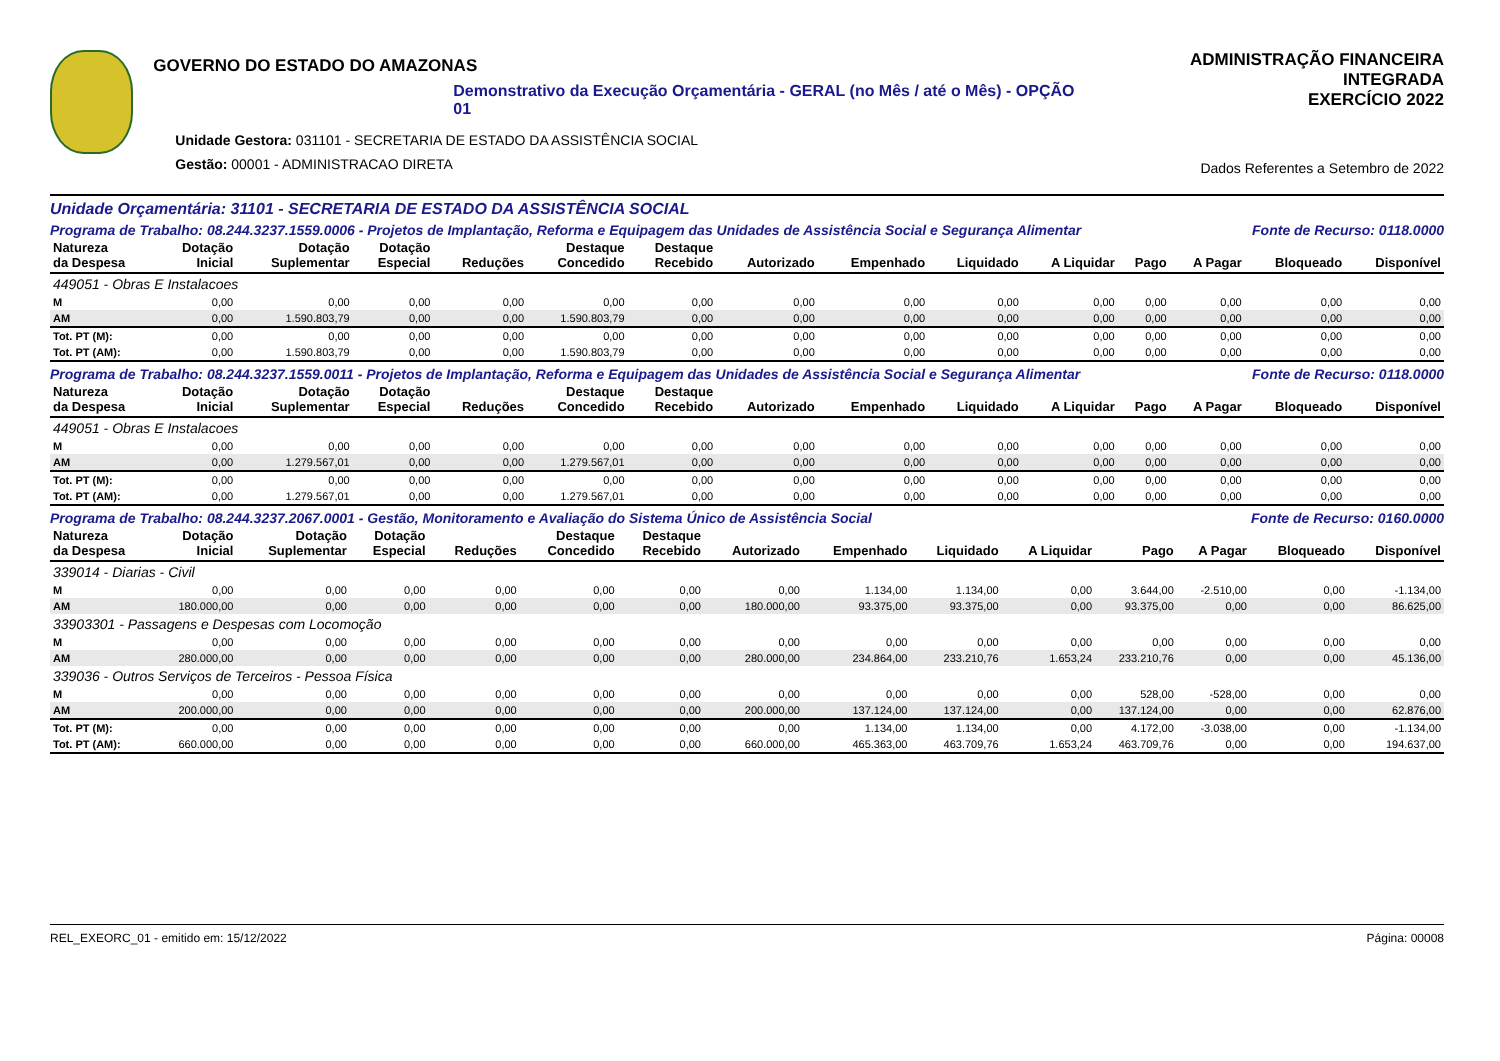GOVERNO DO ESTADO DO AMAZONAS
Demonstrativo da Execução Orçamentária - GERAL (no Mês / até o Mês) - OPÇÃO 01
Unidade Gestora: 031101 - SECRETARIA DE ESTADO DA ASSISTÊNCIA SOCIAL
Gestão: 00001 - ADMINISTRACAO DIRETA
ADMINISTRAÇÃO FINANCEIRA INTEGRADA
EXERCÍCIO 2022
Dados Referentes a Setembro de 2022
Unidade Orçamentária: 31101 - SECRETARIA DE ESTADO DA ASSISTÊNCIA SOCIAL
Programa de Trabalho: 08.244.3237.1559.0006 - Projetos de Implantação, Reforma e Equipagem das Unidades de Assistência Social e Segurança Alimentar Fonte de Recurso: 0118.0000
| Natureza da Despesa | Dotação Inicial | Dotação Suplementar | Dotação Especial | Reduções | Destaque Concedido | Destaque Recebido | Autorizado | Empenhado | Liquidado | A Liquidar | Pago | A Pagar | Bloqueado | Disponível |
| --- | --- | --- | --- | --- | --- | --- | --- | --- | --- | --- | --- | --- | --- | --- |
| 449051 - Obras E Instalacoes | | | | | | | | | | | | | | |
| M | 0,00 | 0,00 | 0,00 | 0,00 | 0,00 | 0,00 | 0,00 | 0,00 | 0,00 | 0,00 | 0,00 | 0,00 | 0,00 | 0,00 |
| AM | 0,00 | 1.590.803,79 | 0,00 | 0,00 | 1.590.803,79 | 0,00 | 0,00 | 0,00 | 0,00 | 0,00 | 0,00 | 0,00 | 0,00 | 0,00 |
| Tot. PT (M): | 0,00 | 0,00 | 0,00 | 0,00 | 0,00 | 0,00 | 0,00 | 0,00 | 0,00 | 0,00 | 0,00 | 0,00 | 0,00 | 0,00 |
| Tot. PT (AM): | 0,00 | 1.590.803,79 | 0,00 | 0,00 | 1.590.803,79 | 0,00 | 0,00 | 0,00 | 0,00 | 0,00 | 0,00 | 0,00 | 0,00 | 0,00 |
Programa de Trabalho: 08.244.3237.1559.0011 - Projetos de Implantação, Reforma e Equipagem das Unidades de Assistência Social e Segurança Alimentar Fonte de Recurso: 0118.0000
| Natureza da Despesa | Dotação Inicial | Dotação Suplementar | Dotação Especial | Reduções | Destaque Concedido | Destaque Recebido | Autorizado | Empenhado | Liquidado | A Liquidar | Pago | A Pagar | Bloqueado | Disponível |
| --- | --- | --- | --- | --- | --- | --- | --- | --- | --- | --- | --- | --- | --- | --- |
| 449051 - Obras E Instalacoes | | | | | | | | | | | | | | |
| M | 0,00 | 0,00 | 0,00 | 0,00 | 0,00 | 0,00 | 0,00 | 0,00 | 0,00 | 0,00 | 0,00 | 0,00 | 0,00 | 0,00 |
| AM | 0,00 | 1.279.567,01 | 0,00 | 0,00 | 1.279.567,01 | 0,00 | 0,00 | 0,00 | 0,00 | 0,00 | 0,00 | 0,00 | 0,00 | 0,00 |
| Tot. PT (M): | 0,00 | 0,00 | 0,00 | 0,00 | 0,00 | 0,00 | 0,00 | 0,00 | 0,00 | 0,00 | 0,00 | 0,00 | 0,00 | 0,00 |
| Tot. PT (AM): | 0,00 | 1.279.567,01 | 0,00 | 0,00 | 1.279.567,01 | 0,00 | 0,00 | 0,00 | 0,00 | 0,00 | 0,00 | 0,00 | 0,00 | 0,00 |
Programa de Trabalho: 08.244.3237.2067.0001 - Gestão, Monitoramento e Avaliação do Sistema Único de Assistência Social Fonte de Recurso: 0160.0000
| Natureza da Despesa | Dotação Inicial | Dotação Suplementar | Dotação Especial | Reduções | Destaque Concedido | Destaque Recebido | Autorizado | Empenhado | Liquidado | A Liquidar | Pago | A Pagar | Bloqueado | Disponível |
| --- | --- | --- | --- | --- | --- | --- | --- | --- | --- | --- | --- | --- | --- | --- |
| 339014 - Diarias - Civil | | | | | | | | | | | | | | |
| M | 0,00 | 0,00 | 0,00 | 0,00 | 0,00 | 0,00 | 0,00 | 1.134,00 | 1.134,00 | 0,00 | 3.644,00 | -2.510,00 | 0,00 | -1.134,00 |
| AM | 180.000,00 | 0,00 | 0,00 | 0,00 | 0,00 | 0,00 | 180.000,00 | 93.375,00 | 93.375,00 | 0,00 | 93.375,00 | 0,00 | 0,00 | 86.625,00 |
| 33903301 - Passagens e Despesas com Locomoção | | | | | | | | | | | | | | |
| M | 0,00 | 0,00 | 0,00 | 0,00 | 0,00 | 0,00 | 0,00 | 0,00 | 0,00 | 0,00 | 0,00 | 0,00 | 0,00 | 0,00 |
| AM | 280.000,00 | 0,00 | 0,00 | 0,00 | 0,00 | 0,00 | 280.000,00 | 234.864,00 | 233.210,76 | 1.653,24 | 233.210,76 | 0,00 | 0,00 | 45.136,00 |
| 339036 - Outros Serviços de Terceiros - Pessoa Física | | | | | | | | | | | | | | |
| M | 0,00 | 0,00 | 0,00 | 0,00 | 0,00 | 0,00 | 0,00 | 0,00 | 0,00 | 0,00 | 528,00 | -528,00 | 0,00 | 0,00 |
| AM | 200.000,00 | 0,00 | 0,00 | 0,00 | 0,00 | 0,00 | 200.000,00 | 137.124,00 | 137.124,00 | 0,00 | 137.124,00 | 0,00 | 0,00 | 62.876,00 |
| Tot. PT (M): | 0,00 | 0,00 | 0,00 | 0,00 | 0,00 | 0,00 | 0,00 | 1.134,00 | 1.134,00 | 0,00 | 4.172,00 | -3.038,00 | 0,00 | -1.134,00 |
| Tot. PT (AM): | 660.000,00 | 0,00 | 0,00 | 0,00 | 0,00 | 0,00 | 660.000,00 | 465.363,00 | 463.709,76 | 1.653,24 | 463.709,76 | 0,00 | 0,00 | 194.637,00 |
REL_EXEORC_01 - emitido em: 15/12/2022 Página: 00008